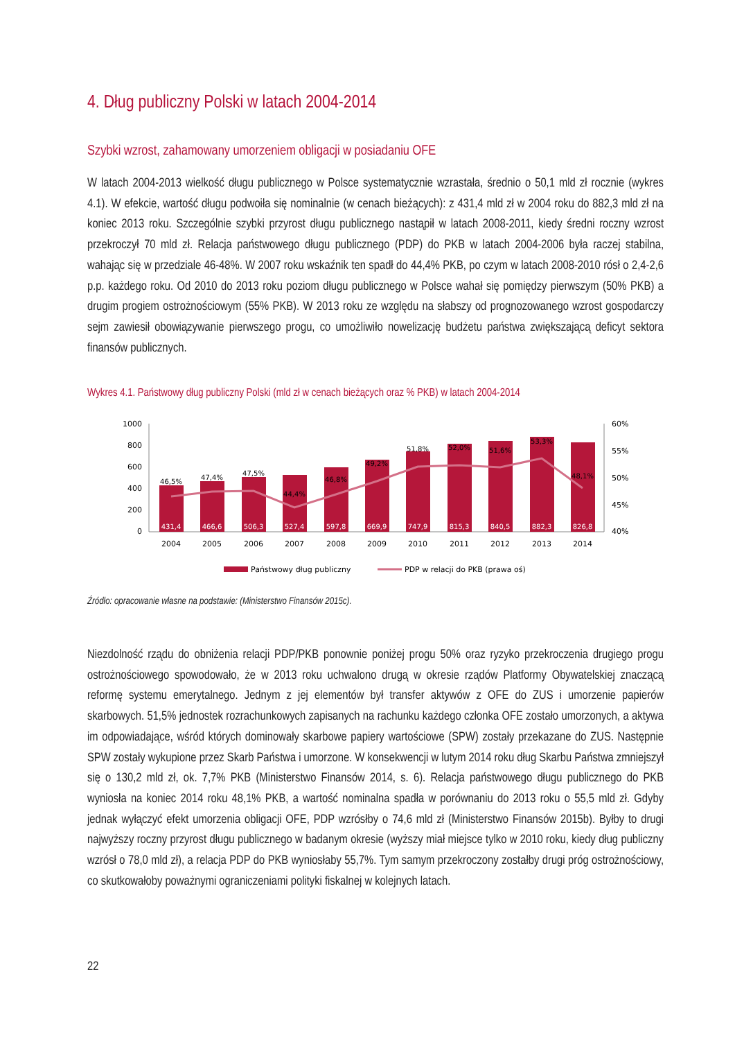4. Dług publiczny Polski w latach 2004-2014
Szybki wzrost, zahamowany umorzeniem obligacji w posiadaniu OFE
W latach 2004-2013 wielkość długu publicznego w Polsce systematycznie wzrastała, średnio o 50,1 mld zł rocznie (wykres 4.1). W efekcie, wartość długu podwoiła się nominalnie (w cenach bieżących): z 431,4 mld zł w 2004 roku do 882,3 mld zł na koniec 2013 roku. Szczególnie szybki przyrost długu publicznego nastąpił w latach 2008-2011, kiedy średni roczny wzrost przekroczył 70 mld zł. Relacja państwowego długu publicznego (PDP) do PKB w latach 2004-2006 była raczej stabilna, wahając się w przedziale 46-48%. W 2007 roku wskaźnik ten spadł do 44,4% PKB, po czym w latach 2008-2010 rósł o 2,4-2,6 p.p. każdego roku. Od 2010 do 2013 roku poziom długu publicznego w Polsce wahał się pomiędzy pierwszym (50% PKB) a drugim progiem ostrożnościowym (55% PKB). W 2013 roku ze względu na słabszy od prognozowanego wzrost gospodarczy sejm zawiesił obowiązywanie pierwszego progu, co umożliwiło nowelizację budżetu państwa zwiększającą deficyt sektora finansów publicznych.
Wykres 4.1. Państwowy dług publiczny Polski (mld zł w cenach bieżących oraz % PKB) w latach 2004-2014
1000
800
600
400
200
0
60%
55%
50%
45%
40%
46,5%
47,4%
47,5%
44,4%
46,8%
49,2%
51,8%
52,0%
51,6%
53,3%
48,1%
431,4
466,6
506,3
527,4
597,8
669,9
747,9
815,3
840,5
882,3
826,8
2004
2005
2006
2007
2008
2009
2010
2011
2012
2013
2014
Państwowy dług publiczny
PDP w relacji do PKB (prawa oś)
Źródło: opracowanie własne na podstawie: (Ministerstwo Finansów 2015c).
Niezdolność rządu do obniżenia relacji PDP/PKB ponownie poniżej progu 50% oraz ryzyko przekroczenia drugiego progu ostrożnościowego spowodowało, że w 2013 roku uchwalono drugą w okresie rządów Platformy Obywatelskiej znaczącą reformę systemu emerytalnego. Jednym z jej elementów był transfer aktywów z OFE do ZUS i umorzenie papierów skarbowych. 51,5% jednostek rozrachunkowych zapisanych na rachunku każdego członka OFE zostało umorzonych, a aktywa im odpowiadające, wśród których dominowały skarbowe papiery wartościowe (SPW) zostały przekazane do ZUS. Następnie SPW zostały wykupione przez Skarb Państwa i umorzone. W konsekwencji w lutym 2014 roku dług Skarbu Państwa zmniejszył się o 130,2 mld zł, ok. 7,7% PKB (Ministerstwo Finansów 2014, s. 6). Relacja państwowego długu publicznego do PKB wyniosła na koniec 2014 roku 48,1% PKB, a wartość nominalna spadła w porównaniu do 2013 roku o 55,5 mld zł. Gdyby jednak wyłączyć efekt umorzenia obligacji OFE, PDP wzrósłby o 74,6 mld zł (Ministerstwo Finansów 2015b). Byłby to drugi najwyższy roczny przyrost długu publicznego w badanym okresie (wyższy miał miejsce tylko w 2010 roku, kiedy dług publiczny wzrósł o 78,0 mld zł), a relacja PDP do PKB wyniosłaby 55,7%. Tym samym przekroczony zostałby drugi próg ostrożnościowy, co skutkowałoby poważnymi ograniczeniami polityki fiskalnej w kolejnych latach.
22